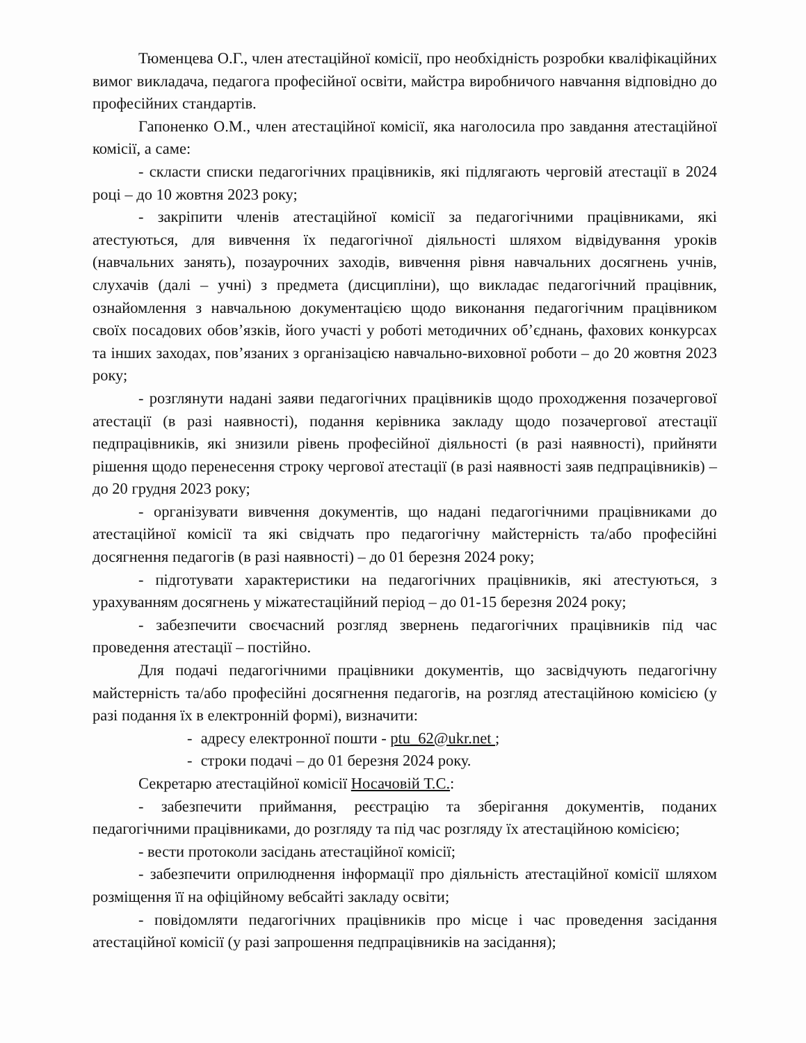Тюменцева О.Г., член атестаційної комісії, про необхідність розробки кваліфікаційних вимог викладача, педагога професійної освіти, майстра виробничого навчання відповідно до професійних стандартів.
Гапоненко О.М., член атестаційної комісії, яка наголосила про завдання атестаційної комісії, а саме:
- скласти списки педагогічних працівників, які підлягають черговій атестації в 2024 році – до 10 жовтня 2023 року;
- закріпити членів атестаційної комісії за педагогічними працівниками, які атестуються, для вивчення їх педагогічної діяльності шляхом відвідування уроків (навчальних занять), позаурочних заходів, вивчення рівня навчальних досягнень учнів, слухачів (далі – учні) з предмета (дисципліни), що викладає педагогічний працівник, ознайомлення з навчальною документацією щодо виконання педагогічним працівником своїх посадових обов’язків, його участі у роботі методичних об’єднань, фахових конкурсах та інших заходах, пов’язаних з організацією навчально-виховної роботи – до 20 жовтня 2023 року;
- розглянути надані заяви педагогічних працівників щодо проходження позачергової атестації (в разі наявності), подання керівника закладу щодо позачергової атестації педпрацівників, які знизили рівень професійної діяльності (в разі наявності), прийняти рішення щодо перенесення строку чергової атестації (в разі наявності заяв педпрацівників) – до 20 грудня 2023 року;
- організувати вивчення документів, що надані педагогічними працівниками до атестаційної комісії та які свідчать про педагогічну майстерність та/або професійні досягнення педагогів (в разі наявності) – до 01 березня 2024 року;
- підготувати характеристики на педагогічних працівників, які атестуються, з урахуванням досягнень у міжатестаційний період – до 01-15 березня 2024 року;
- забезпечити своєчасний розгляд звернень педагогічних працівників під час проведення атестації – постійно.
Для подачі педагогічними працівники документів, що засвідчують педагогічну майстерність та/або професійні досягнення педагогів, на розгляд атестаційною комісією (у разі подання їх в електронній формі), визначити:
- адресу електронної пошти - ptu_62@ukr.net ;
- строки подачі – до 01 березня 2024 року.
Секретарю атестаційної комісії Носачовій Т.С.:
- забезпечити приймання, реєстрацію та зберігання документів, поданих педагогічними працівниками, до розгляду та під час розгляду їх атестаційною комісією;
- вести протоколи засідань атестаційної комісії;
- забезпечити оприлюднення інформації про діяльність атестаційної комісії шляхом розміщення її на офіційному вебсайті закладу освіти;
- повідомляти педагогічних працівників про місце і час проведення засідання атестаційної комісії (у разі запрошення педпрацівників на засідання);